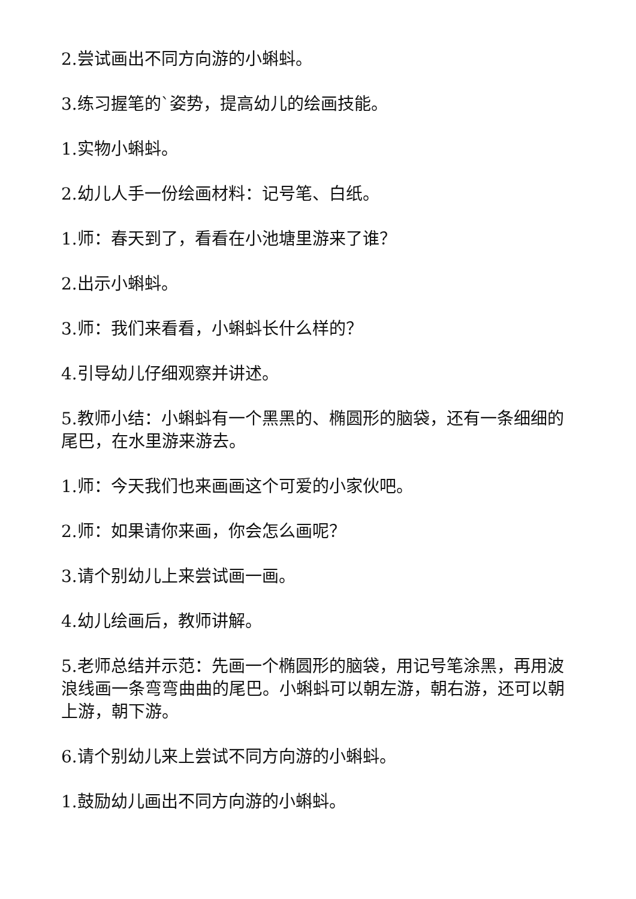2.尝试画出不同方向游的小蝌蚪。
3.练习握笔的`姿势，提高幼儿的绘画技能。
1.实物小蝌蚪。
2.幼儿人手一份绘画材料：记号笔、白纸。
1.师：春天到了，看看在小池塘里游来了谁？
2.出示小蝌蚪。
3.师：我们来看看，小蝌蚪长什么样的？
4.引导幼儿仔细观察并讲述。
5.教师小结：小蝌蚪有一个黑黑的、椭圆形的脑袋，还有一条细细的尾巴，在水里游来游去。
1.师：今天我们也来画画这个可爱的小家伙吧。
2.师：如果请你来画，你会怎么画呢？
3.请个别幼儿上来尝试画一画。
4.幼儿绘画后，教师讲解。
5.老师总结并示范：先画一个椭圆形的脑袋，用记号笔涂黑，再用波浪线画一条弯弯曲曲的尾巴。小蝌蚪可以朝左游，朝右游，还可以朝上游，朝下游。
6.请个别幼儿来上尝试不同方向游的小蝌蚪。
1.鼓励幼儿画出不同方向游的小蝌蚪。